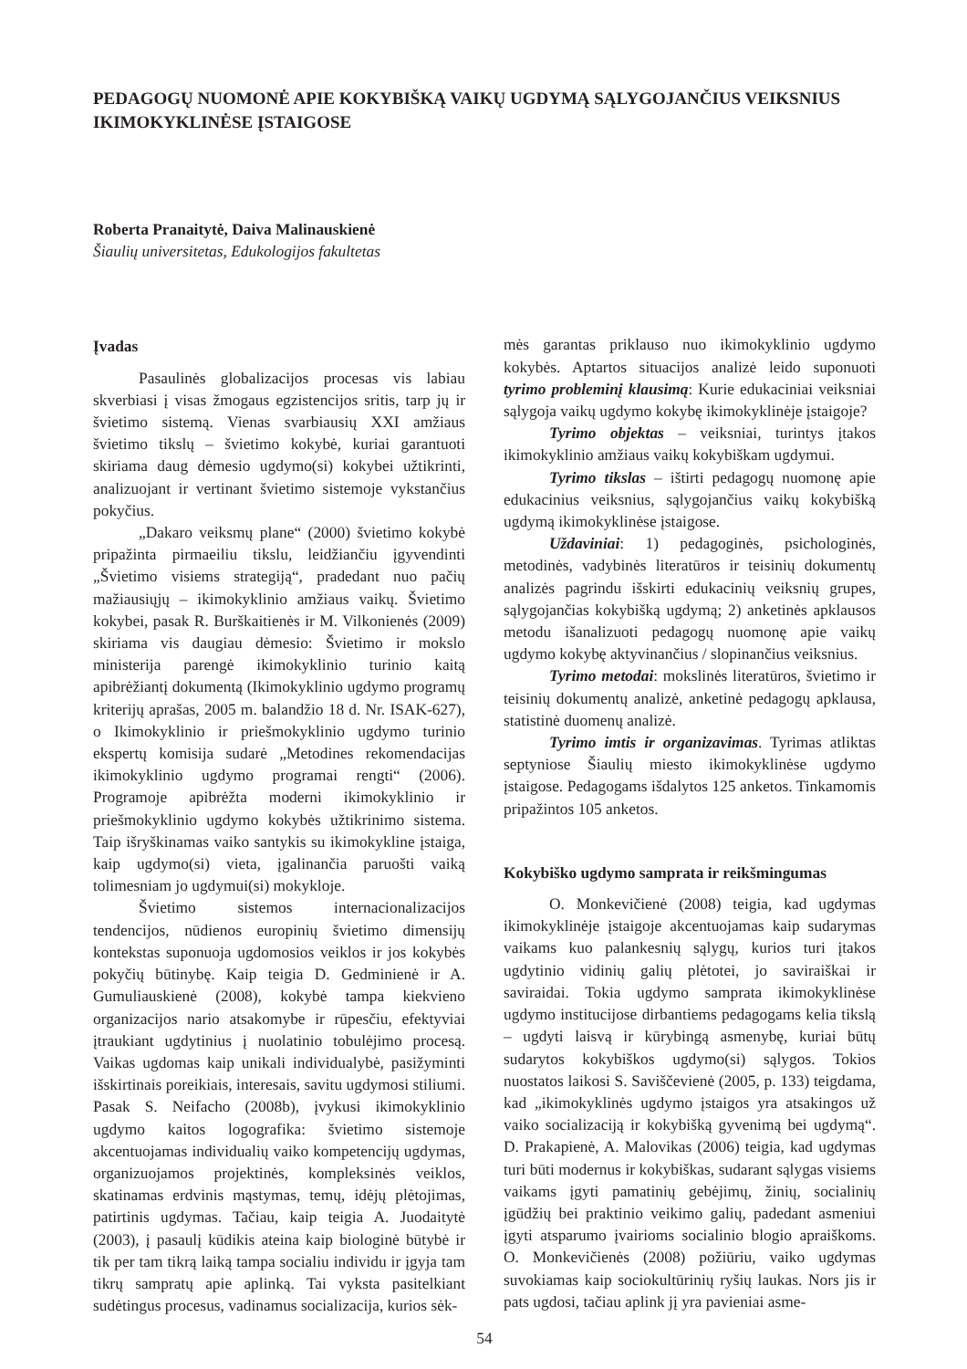PEDAGOGŲ NUOMONĖ APIE KOKYBIŠKĄ VAIKŲ UGDYMĄ SĄLYGOJANČIUS VEIKSNIUS IKIMOKYKLINĖSE ĮSTAIGOSE
Roberta Pranaitytė, Daiva Malinauskienė
Šiaulių universitetas, Edukologijos fakultetas
Įvadas
Pasaulinės globalizacijos procesas vis labiau skverbiasi į visas žmogaus egzistencijos sritis, tarp jų ir švietimo sistemą. Vienas svarbiausių XXI amžiaus švietimo tikslų – švietimo kokybė, kuriai garantuoti skiriama daug dėmesio ugdymo(si) kokybei užtikrinti, analizuojant ir vertinant švietimo sistemoje vykstančius pokyčius.
„Dakaro veiksmų plane“ (2000) švietimo kokybė pripažinta pirmaeiliu tikslu, leidžiančiu įgyvendinti „Švietimo visiems strategiją“, pradedant nuo pačių mažiausiųjų – ikimokyklinio amžiaus vaikų. Švietimo kokybei, pasak R. Burškaitienės ir M. Vilkonienės (2009) skiriama vis daugiau dėmesio: Švietimo ir mokslo ministerija parengė ikimokyklinio turinio kaitą apibrėžiantį dokumentą (Ikimokyklinio ugdymo programų kriterijų aprašas, 2005 m. balandžio 18 d. Nr. ISAK-627), o Ikimokyklinio ir priešmokyklinio ugdymo turinio ekspertų komisija sudarė „Metodines rekomendacijas ikimokyklinio ugdymo programai rengti“ (2006). Programoje apibrėžta moderni ikimokyklinio ir priešmokyklinio ugdymo kokybės užtikrinimo sistema. Taip išryškinamas vaiko santykis su ikimokykline įstaiga, kaip ugdymo(si) vieta, įgalinančia paruošti vaiką tolimesniam jo ugdymui(si) mokykloje.
Švietimo sistemos internacionalizacijos tendencijos, nūdienos europinių švietimo dimensijų kontekstas suponuoja ugdomosios veiklos ir jos kokybės pokyčių būtinybę. Kaip teigia D. Gedminienė ir A. Gumuliauskienė (2008), kokybė tampa kiekvieno organizacijos nario atsakomybe ir rūpesčiu, efektyviai įtraukiant ugdytinius į nuolatinio tobulėjimo procesą. Vaikas ugdomas kaip unikali individualybė, pasižyminti išskirtinais poreikiais, interesais, savitu ugdymosi stiliumi. Pasak S. Neifacho (2008b), įvykusi ikimokyklinio ugdymo kaitos logografika: švietimo sistemoje akcentuojamas individualių vaiko kompetencijų ugdymas, organizuojamos projektinės, kompleksinės veiklos, skatinamas erdvinis mąstymas, temų, idėjų plėtojimas, patirtinis ugdymas. Tačiau, kaip teigia A. Juodaitytė (2003), į pasaulį kūdikis ateina kaip biologinė būtybė ir tik per tam tikrą laiką tampa socialiu individu ir įgyja tam tikrų sampratų apie aplinką. Tai vyksta pasitelkiant sudėtingus procesus, vadinamus socializacija, kurios sėk-
mės garantas priklauso nuo ikimokyklinio ugdymo kokybės. Aptartos situacijos analizė leido suponuoti tyrimo probleminį klausimą: Kurie edukaciniai veiksniai sąlygoja vaikų ugdymo kokybę ikimokyklinėje įstaigoje?
Tyrimo objektas – veiksniai, turintys įtakos ikimokyklinio amžiaus vaikų kokybiškam ugdymui.
Tyrimo tikslas – ištirti pedagogų nuomonę apie edukacinius veiksnius, sąlygojančius vaikų kokybišką ugdymą ikimokyklinėse įstaigose.
Uždaviniai: 1) pedagoginės, psichologinės, metodinės, vadybinės literatūros ir teisinių dokumentų analizės pagrindu išskirti edukacinių veiksnių grupes, sąlygojančias kokybišką ugdymą; 2) anketinės apklausos metodu išanalizuoti pedagogų nuomonę apie vaikų ugdymo kokybę aktyvinančius / slopinančius veiksnius.
Tyrimo metodai: mokslinės literatūros, švietimo ir teisinių dokumentų analizė, anketinė pedagogų apklausa, statistinė duomenų analizė.
Tyrimo imtis ir organizavimas. Tyrimas atliktas septyniose Šiaulių miesto ikimokyklinėse ugdymo įstaigose. Pedagogams išdalytos 125 anketos. Tinkamomis pripažintos 105 anketos.
Kokybiško ugdymo samprata ir reikšmingumas
O. Monkevičienė (2008) teigia, kad ugdymas ikimokyklinėje įstaigoje akcentuojamas kaip sudarymas vaikams kuo palankesnių sąlygų, kurios turi įtakos ugdytinio vidinių galių plėtotei, jo saviraiškai ir saviraidai. Tokia ugdymo samprata ikimokyklinėse ugdymo institucijose dirbantiems pedagogams kelia tikslą – ugdyti laisvą ir kūrybingą asmenybę, kuriai būtų sudarytos kokybiškos ugdymo(si) sąlygos. Tokios nuostatos laikosi S. Saviščevienė (2005, p. 133) teigdama, kad „ikimokyklinės ugdymo įstaigos yra atsakingos už vaiko socializaciją ir kokybišką gyvenimą bei ugdymą“. D. Prakapienė, A. Malovikas (2006) teigia, kad ugdymas turi būti modernus ir kokybiškas, sudarant sąlygas visiems vaikams įgyti pamatinių gebėjimų, žinių, socialinių įgūdžių bei praktinio veikimo galių, padedant asmeniui įgyti atsparumo įvairioms socialinio blogio apraiškoms. O. Monkevičienės (2008) požiūriu, vaiko ugdymas suvokiamas kaip sociokultūrinių ryšių laukas. Nors jis ir pats ugdosi, tačiau aplink jį yra pavieniai asme-
54